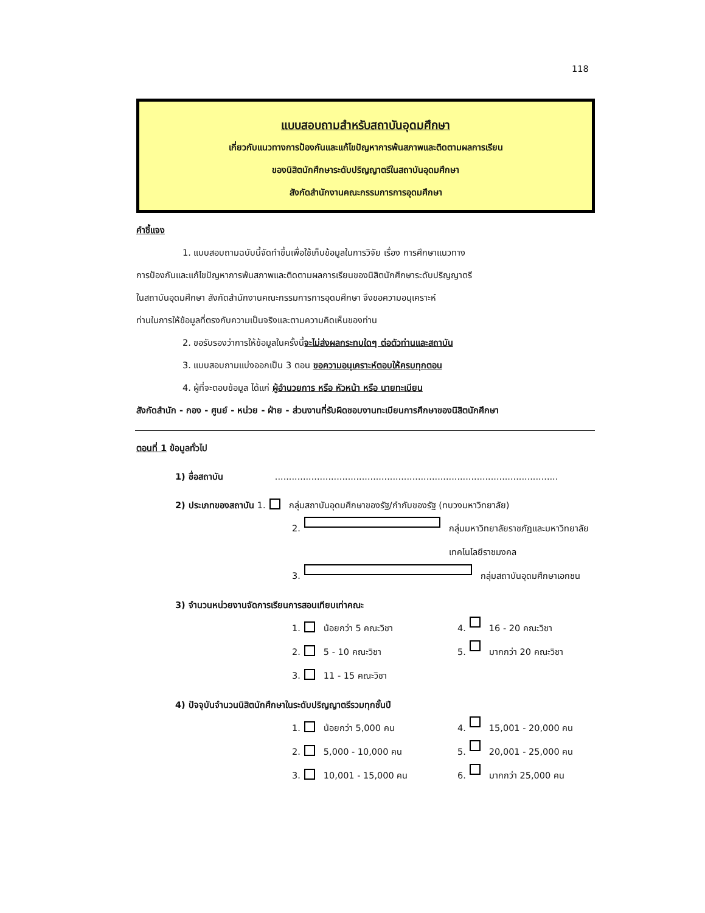118
แบบสอบถามสำหรับสถาบันอุดมศึกษา
เกี่ยวกับแนวทางการป้องกันและแก้ไขปัญหาการพ้นสภาพและติดตามผลการเรียน
ของนิสิตนักศึกษาระดับปริญญาตรีในสถาบันอุดมศึกษา
สังกัดสำนักงานคณะกรรมการการอุดมศึกษา
คำชี้แจง
1. แบบสอบถามฉบับนี้จัดทำขึ้นเพื่อใช้เก็บข้อมูลในการวิจัย เรื่อง การศึกษาแนวทาง
การป้องกันและแก้ไขปัญหาการพ้นสภาพและติดตามผลการเรียนของนิสิตนักศึกษาระดับปริญญาตรี
ในสถาบันอุดมศึกษา สังกัดสำนักงานคณะกรรมการการอุดมศึกษา จึงขอความอนุเคราะห์
ท่านในการให้ข้อมูลที่ตรงกับความเป็นจริงและตามความคิดเห็นของท่าน
2. ขอรับรองว่าการให้ข้อมูลในครั้งนี้จะไม่ส่งผลกระทบใดๆ ต่อตัวท่านและสถาบัน
3. แบบสอบถามแบ่งออกเป็น 3 ตอน ขอความอนุเคราะห์ตอบให้ครบทุกตอน
4. ผู้ที่จะตอบข้อมูล ได้แก่ ผู้อำนวยการ หรือ หัวหน้า หรือ นายทะเบียน
สังกัดสำนัก - กอง - ศูนย์ - หน่วย - ฝ่าย - ส่วนงานที่รับผิดชอบงานทะเบียนการศึกษาของนิสิตนักศึกษา
ตอนที่ 1 ข้อมูลทั่วไป
1) ชื่อสถาบัน .....................................................................................................
2) ประเภทของสถาบัน 1. กลุ่มสถาบันอุดมศึกษาของรัฐ/กำกับของรัฐ (ทบวงมหาวิทยาลัย)
2. กลุ่มมหาวิทยาลัยราชภัฏและมหาวิทยาลัยเทคโนโลยีราชมงคล
3. กลุ่มสถาบันอุดมศึกษาเอกชน
3) จำนวนหน่วยงานจัดการเรียนการสอนเทียบเท่าคณะ
1. น้อยกว่า 5 คณะวิชา 4. 16 - 20 คณะวิชา
2. 5 - 10 คณะวิชา 5. มากกว่า 20 คณะวิชา
3. 11 - 15 คณะวิชา
4) ปัจจุบันจำนวนนิสิตนักศึกษาในระดับปริญญาตรีรวมทุกชั้นปี
1. น้อยกว่า 5,000 คน 4. 15,001 - 20,000 คน
2. 5,000 - 10,000 คน 5. 20,001 - 25,000 คน
3. 10,001 - 15,000 คน 6. มากกว่า 25,000 คน